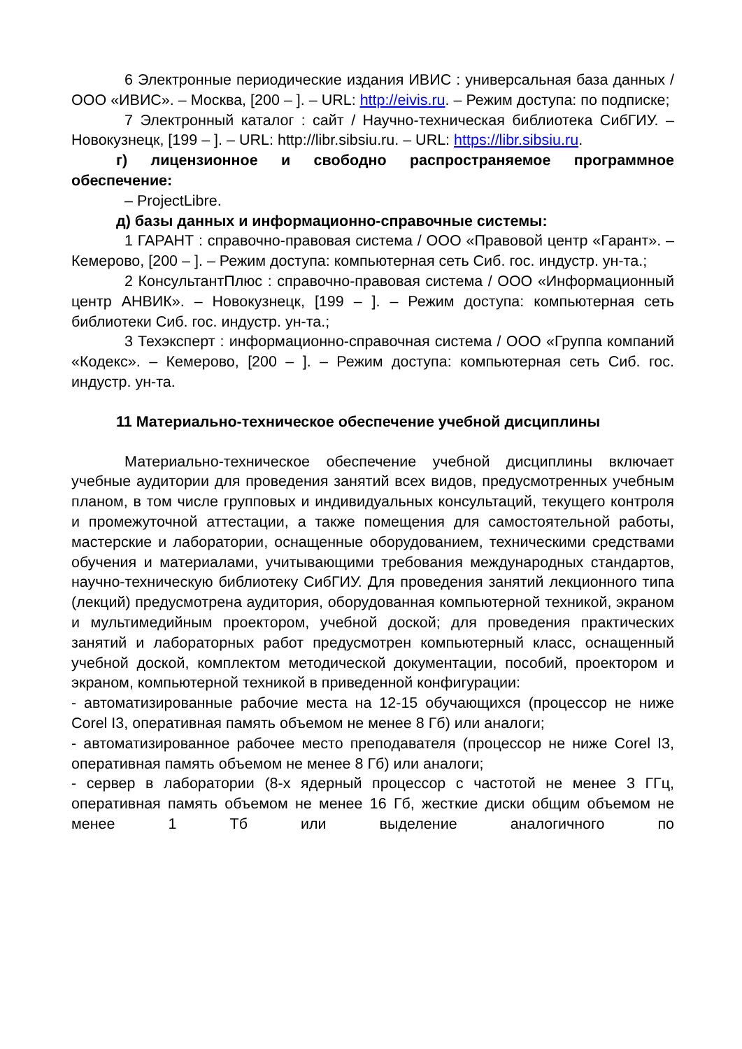6 Электронные периодические издания ИВИС : универсальная база данных / ООО «ИВИС». – Москва, [200 – ]. – URL: http://eivis.ru. – Режим доступа: по подписке;
7 Электронный каталог : сайт / Научно-техническая библиотека СибГИУ. – Новокузнецк, [199 – ]. – URL: http://libr.sibsiu.ru. – URL: https://libr.sibsiu.ru.
г) лицензионное и свободно распространяемое программное обеспечение:
– ProjectLibre.
д) базы данных и информационно-справочные системы:
1 ГАРАНТ : справочно-правовая система / ООО «Правовой центр «Гарант». – Кемерово, [200 – ]. – Режим доступа: компьютерная сеть Сиб. гос. индустр. ун-та.;
2 КонсультантПлюс : справочно-правовая система / ООО «Информационный центр АНВИК». – Новокузнецк, [199 – ]. – Режим доступа: компьютерная сеть библиотеки Сиб. гос. индустр. ун-та.;
3 Техэксперт : информационно-справочная система / ООО «Группа компаний «Кодекс». – Кемерово, [200 – ]. – Режим доступа: компьютерная сеть Сиб. гос. индустр. ун-та.
11 Материально-техническое обеспечение учебной дисциплины
Материально-техническое обеспечение учебной дисциплины включает учебные аудитории для проведения занятий всех видов, предусмотренных учебным планом, в том числе групповых и индивидуальных консультаций, текущего контроля и промежуточной аттестации, а также помещения для самостоятельной работы, мастерские и лаборатории, оснащенные оборудованием, техническими средствами обучения и материалами, учитывающими требования международных стандартов, научно-техническую библиотеку СибГИУ. Для проведения занятий лекционного типа (лекций) предусмотрена аудитория, оборудованная компьютерной техникой, экраном и мультимедийным проектором, учебной доской; для проведения практических занятий и лабораторных работ предусмотрен компьютерный класс, оснащенный учебной доской, комплектом методической документации, пособий, проектором и экраном, компьютерной техникой в приведенной конфигурации:
- автоматизированные рабочие места на 12-15 обучающихся (процессор не ниже Corel I3, оперативная память объемом не менее 8 Гб) или аналоги;
- автоматизированное рабочее место преподавателя (процессор не ниже Corel I3, оперативная память объемом не менее 8 Гб) или аналоги;
- сервер в лаборатории (8-х ядерный процессор с частотой не менее 3 ГГц, оперативная память объемом не менее 16 Гб, жесткие диски общим объемом не менее 1 Тб или выделение аналогичного по